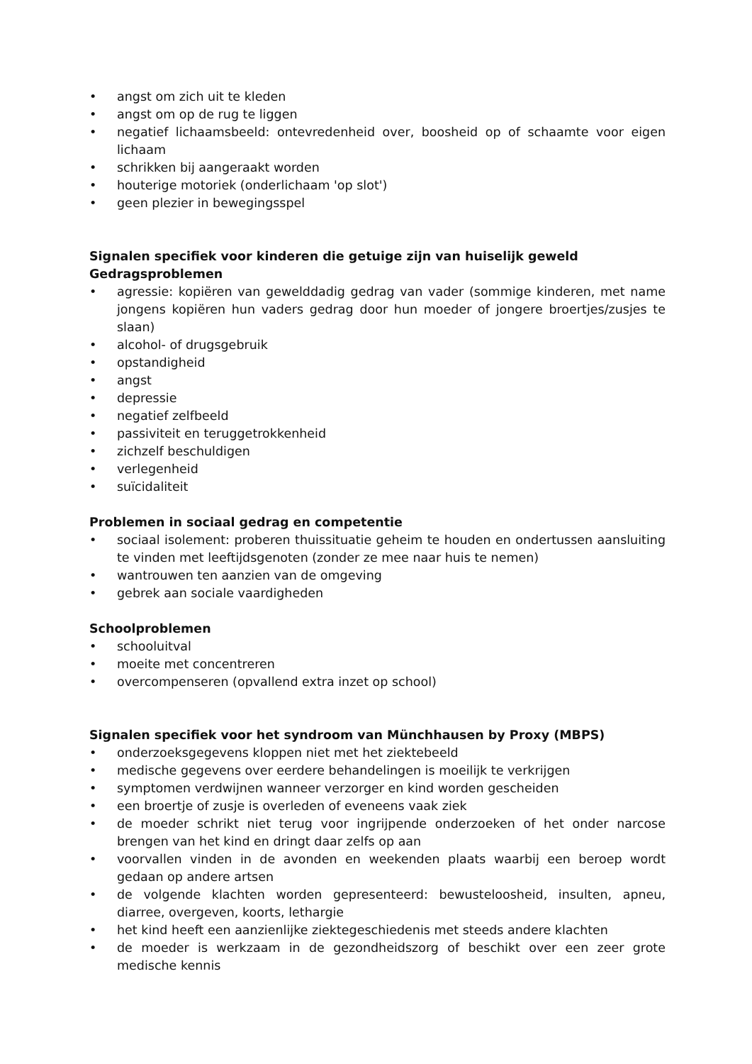• angst om zich uit te kleden
• angst om op de rug te liggen
• negatief lichaamsbeeld: ontevredenheid over, boosheid op of schaamte voor eigen lichaam
• schrikken bij aangeraakt worden
• houterige motoriek (onderlichaam 'op slot')
• geen plezier in bewegingsspel
Signalen specifiek voor kinderen die getuige zijn van huiselijk geweld
Gedragsproblemen
• agressie: kopiëren van gewelddadig gedrag van vader (sommige kinderen, met name jongens kopiëren hun vaders gedrag door hun moeder of jongere broertjes/zusjes te slaan)
• alcohol- of drugsgebruik
• opstandigheid
• angst
• depressie
• negatief zelfbeeld
• passiviteit en teruggetrokkenheid
• zichzelf beschuldigen
• verlegenheid
• suïcidaliteit
Problemen in sociaal gedrag en competentie
• sociaal isolement: proberen thuissituatie geheim te houden en ondertussen aansluiting te vinden met leeftijdsgenoten (zonder ze mee naar huis te nemen)
• wantrouwen ten aanzien van de omgeving
• gebrek aan sociale vaardigheden
Schoolproblemen
• schooluitval
• moeite met concentreren
• overcompenseren (opvallend extra inzet op school)
Signalen specifiek voor het syndroom van Münchhausen by Proxy (MBPS)
• onderzoeksgegevens kloppen niet met het ziektebeeld
• medische gegevens over eerdere behandelingen is moeilijk te verkrijgen
• symptomen verdwijnen wanneer verzorger en kind worden gescheiden
• een broertje of zusje is overleden of eveneens vaak ziek
• de moeder schrikt niet terug voor ingrijpende onderzoeken of het onder narcose brengen van het kind en dringt daar zelfs op aan
• voorvallen vinden in de avonden en weekenden plaats waarbij een beroep wordt gedaan op andere artsen
• de volgende klachten worden gepresenteerd: bewusteloosheid, insulten, apneu, diarree, overgeven, koorts, lethargie
• het kind heeft een aanzienlijke ziektegeschiedenis met steeds andere klachten
• de moeder is werkzaam in de gezondheidszorg of beschikt over een zeer grote medische kennis